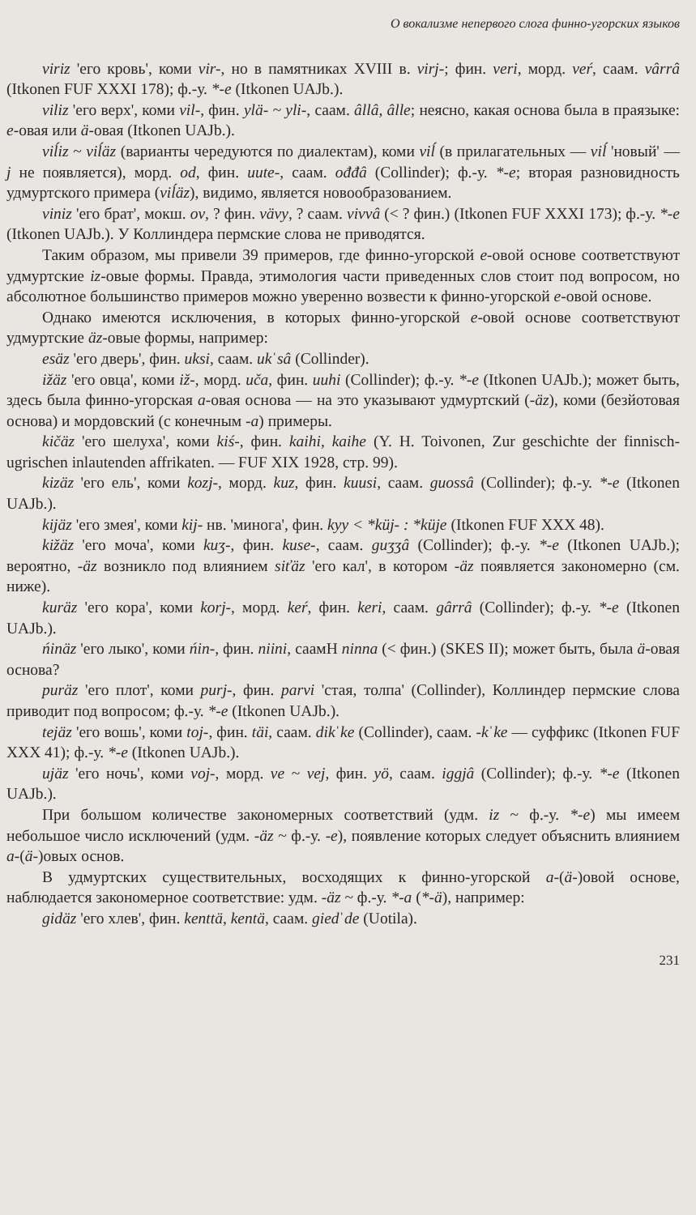О вокализме непервого слога финно-угорских языков
viriz 'его кровь', коми vir-, но в памятниках XVIII в. virj-; фин. veri, морд. veŕ, саам. vârrâ (Itkonen FUF XXXI 178); ф.-у. *-e (Itkonen UAJb.).
viliz 'его верх', коми vil-, фин. ylä- ~ yli-, саам. âllâ, âlle; неясно, какая основа была в праязыке: e-овая или ä-овая (Itkonen UAJb.).
viĺiz ~ viĺäz (варианты чередуются по диалектам), коми viĺ (в прилагательных — viĺ 'новый' — j не появляется), морд. od, фин. uute-, саам. ođđâ (Collinder); ф.-у. *-e; вторая разновидность удмуртского примера (viĺäz), видимо, является новообразованием.
viniz 'его брат', мокш. ov, ? фин. vävy, ? саам. vivvâ (< ? фин.) (Itkonen FUF XXXI 173); ф.-у. *-e (Itkonen UAJb.). У Коллиндера пермские слова не приводятся.
Таким образом, мы привели 39 примеров, где финно-угорской e-овой основе соответствуют удмуртские iz-овые формы. Правда, этимология части приведенных слов стоит под вопросом, но абсолютное большинство примеров можно уверенно возвести к финно-угорской e-овой основе.
Однако имеются исключения, в которых финно-угорской e-овой основе соответствуют удмуртские äz-овые формы, например:
esäz 'его дверь', фин. uksi, саам. ukˈsâ (Collinder).
ižäz 'его овца', коми iž-, морд. uča, фин. uuhi (Collinder); ф.-у. *-e (Itkonen UAJb.); может быть, здесь была финно-угорская a-овая основа — на это указывают удмуртский (-äz), коми (безйотовая основа) и мордовский (с конечным -a) примеры.
kičäz 'его шелуха', коми kiś-, фин. kaihi, kaihe (Y. H. Toivonen, Zur geschichte der finnisch-ugrischen inlautenden affrikaten. — FUF XIX 1928, стр. 99).
kizäz 'его ель', коми kozj-, морд. kuz, фин. kuusi, саам. guossâ (Collinder); ф.-у. *-e (Itkonen UAJb.).
kijäz 'его змея', коми kij- нв. 'минога', фин. kyy < *küj- : *küje (Itkonen FUF XXX 48).
kižäz 'его моча', коми kuʒ-, фин. kuse-, саам. guʒʒâ (Collinder); ф.-у. *-e (Itkonen UAJb.); вероятно, -äz возникло под влиянием siťäz 'его кал', в котором -äz появляется закономерно (см. ниже).
kuräz 'его кора', коми korj-, морд. keŕ, фин. keri, саам. gârrâ (Collinder); ф.-у. *-e (Itkonen UAJb.).
ńinäz 'его лыко', коми ńin-, фин. niini, саамН ninna (< фин.) (SKES II); может быть, была ä-овая основа?
puräz 'его плот', коми purj-, фин. parvi 'стая, толпа' (Collinder), Коллиндер пермские слова приводит под вопросом; ф.-у. *-e (Itkonen UAJb.).
tejäz 'его вошь', коми toj-, фин. täi, саам. dikˈke (Collinder), саам. -kˈke — суффикс (Itkonen FUF XXX 41); ф.-у. *-e (Itkonen UAJb.).
ujäz 'его ночь', коми voj-, морд. ve ~ vej, фин. yö, саам. iggjâ (Collinder); ф.-у. *-e (Itkonen UAJb.).
При большом количестве закономерных соответствий (удм. iz ~ ф.-у. *-e) мы имеем небольшое число исключений (удм. -äz ~ ф.-у. -e), появление которых следует объяснить влиянием a-(ä-)овых основ.
В удмуртских существительных, восходящих к финно-угорской a-(ä-)овой основе, наблюдается закономерное соответствие: удм. -äz ~ ф.-у. *-a (*-ä), например:
gidäz 'его хлев', фин. kenttä, kentä, саам. giedˈde (Uotila).
231